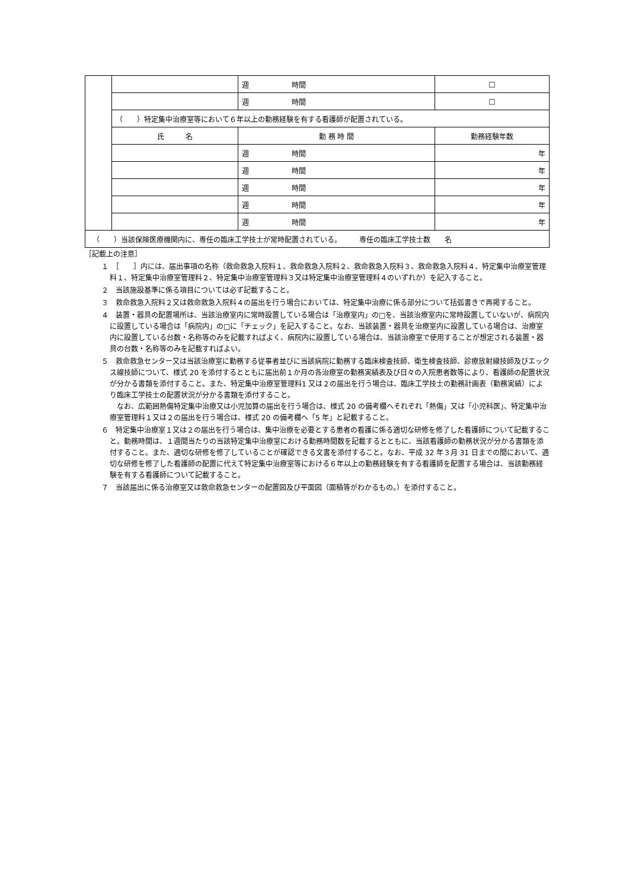| | | 週 時間 | □ |
| | | 週 時間 | □ |
| | （ ）特定集中治療室等において６年以上の勤務経験を有する看護師が配置されている。 | | |
| | 氏 名 | 勤 務 時 間 | 勤務経験年数 |
| | | 週 時間 | 年 |
| | | 週 時間 | 年 |
| | | 週 時間 | 年 |
| | | 週 時間 | 年 |
| | | 週 時間 | 年 |
| （ ）当該保険医療機関内に、専任の臨床工学技士が常時配置されている。 専任の臨床工学技士数 名 | | | |
［記載上の注意］
１　［　　］内には、届出事項の名称（救命救急入院料１、救命救急入院料２、救命救急入院料３、救命救急入院料４、特定集中治療室管理料１、特定集中治療室管理料２、特定集中治療室管理料３又は特定集中治療室管理料４のいずれか）を記入すること。
２　当該施設基準に係る項目については必ず記載すること。
３　救命救急入院料２又は救命救急入院料４の届出を行う場合においては、特定集中治療に係る部分について括弧書きで再掲すること。
４　装置・器具の配置場所は、当該治療室内に常時設置している場合は「治療室内」の□を、当該治療室内に常時設置していないが、病院内に設置している場合は「病院内」の□に「チェック」を記入すること。なお、当該装置・器具を治療室内に設置している場合は、治療室内に設置している台数・名称等のみを記載すればよく、病院内に設置している場合は、当該治療室で使用することが想定される装置・器具の台数・名称等のみを記載すればよい。
５　救命救急センター又は当該治療室に勤務する従事者並びに当該病院に勤務する臨床検査技師、衛生検査技師、診療放射線技師及びエックス線技師について、様式 20 を添付するとともに届出前１か月の各治療室の勤務実績表及び日々の入院患者数等により、看護師の配置状況が分かる書類を添付すること。また、特定集中治療室管理料1 又は２の届出を行う場合は、臨床工学技士の勤務計画表（勤務実績）により臨床工学技士の配置状況が分かる書類を添付すること。
　なお、広範囲熱傷特定集中治療又は小児加算の届出を行う場合は、様式 20 の備考欄へそれぞれ「熱傷」又は「小児科医」、特定集中治療室管理料１又は２の届出を行う場合は、様式 20 の備考欄へ「5 年」と記載すること。
６　特定集中治療室１又は２の届出を行う場合は、集中治療を必要とする患者の看護に係る適切な研修を修了した看護師について記載すること。勤務時間は、１週間当たりの当該特定集中治療室における勤務時間数を記載するとともに、当該看護師の勤務状況が分かる書類を添付すること。また、適切な研修を修了していることが確認できる文書を添付すること。なお、平成 32 年３月 31 日までの間において、適切な研修を修了した看護師の配置に代えて特定集中治療室等における６年以上の勤務経験を有する看護師を配置する場合は、当該勤務経験を有する看護師について記載すること。
７　当該届出に係る治療室又は救命救急センターの配置図及び平面図（面積等がわかるもの。）を添付すること。